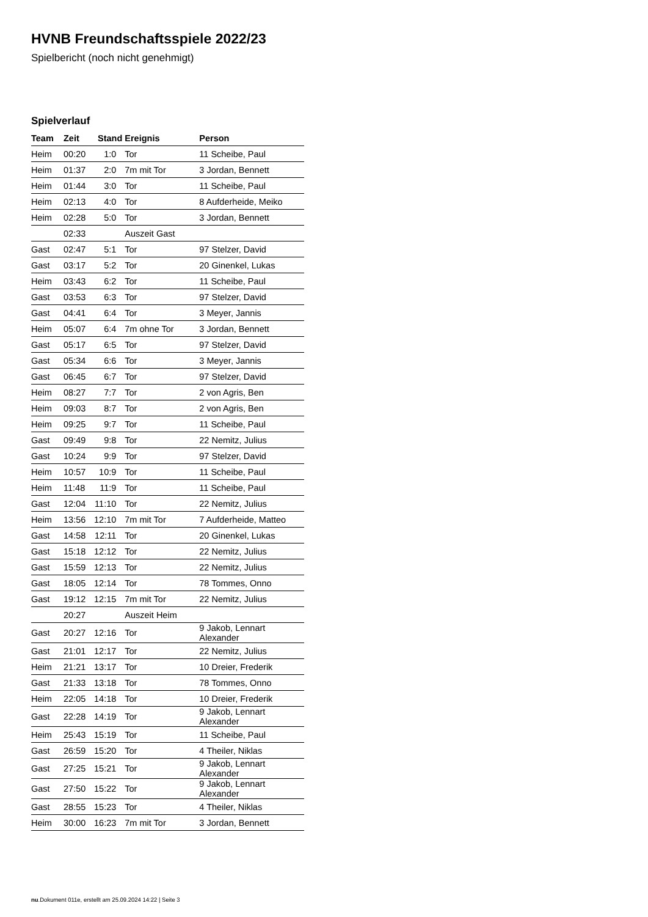HVNB Freundschaftsspiele 2022/23
Spielbericht (noch nicht genehmigt)
Spielverlauf
| Team | Zeit | Stand | Ereignis | Person |
| --- | --- | --- | --- | --- |
| Heim | 00:20 | 1:0 | Tor | 11 Scheibe, Paul |
| Heim | 01:37 | 2:0 | 7m mit Tor | 3 Jordan, Bennett |
| Heim | 01:44 | 3:0 | Tor | 11 Scheibe, Paul |
| Heim | 02:13 | 4:0 | Tor | 8 Aufderheide, Meiko |
| Heim | 02:28 | 5:0 | Tor | 3 Jordan, Bennett |
| | 02:33 | | Auszeit Gast | |
| Gast | 02:47 | 5:1 | Tor | 97 Stelzer, David |
| Gast | 03:17 | 5:2 | Tor | 20 Ginenkel, Lukas |
| Heim | 03:43 | 6:2 | Tor | 11 Scheibe, Paul |
| Gast | 03:53 | 6:3 | Tor | 97 Stelzer, David |
| Gast | 04:41 | 6:4 | Tor | 3 Meyer, Jannis |
| Heim | 05:07 | 6:4 | 7m ohne Tor | 3 Jordan, Bennett |
| Gast | 05:17 | 6:5 | Tor | 97 Stelzer, David |
| Gast | 05:34 | 6:6 | Tor | 3 Meyer, Jannis |
| Gast | 06:45 | 6:7 | Tor | 97 Stelzer, David |
| Heim | 08:27 | 7:7 | Tor | 2 von Agris, Ben |
| Heim | 09:03 | 8:7 | Tor | 2 von Agris, Ben |
| Heim | 09:25 | 9:7 | Tor | 11 Scheibe, Paul |
| Gast | 09:49 | 9:8 | Tor | 22 Nemitz, Julius |
| Gast | 10:24 | 9:9 | Tor | 97 Stelzer, David |
| Heim | 10:57 | 10:9 | Tor | 11 Scheibe, Paul |
| Heim | 11:48 | 11:9 | Tor | 11 Scheibe, Paul |
| Gast | 12:04 | 11:10 | Tor | 22 Nemitz, Julius |
| Heim | 13:56 | 12:10 | 7m mit Tor | 7 Aufderheide, Matteo |
| Gast | 14:58 | 12:11 | Tor | 20 Ginenkel, Lukas |
| Gast | 15:18 | 12:12 | Tor | 22 Nemitz, Julius |
| Gast | 15:59 | 12:13 | Tor | 22 Nemitz, Julius |
| Gast | 18:05 | 12:14 | Tor | 78 Tommes, Onno |
| Gast | 19:12 | 12:15 | 7m mit Tor | 22 Nemitz, Julius |
| | 20:27 | | Auszeit Heim | |
| Gast | 20:27 | 12:16 | Tor | 9 Jakob, Lennart Alexander |
| Gast | 21:01 | 12:17 | Tor | 22 Nemitz, Julius |
| Heim | 21:21 | 13:17 | Tor | 10 Dreier, Frederik |
| Gast | 21:33 | 13:18 | Tor | 78 Tommes, Onno |
| Heim | 22:05 | 14:18 | Tor | 10 Dreier, Frederik |
| Gast | 22:28 | 14:19 | Tor | 9 Jakob, Lennart Alexander |
| Heim | 25:43 | 15:19 | Tor | 11 Scheibe, Paul |
| Gast | 26:59 | 15:20 | Tor | 4 Theiler, Niklas |
| Gast | 27:25 | 15:21 | Tor | 9 Jakob, Lennart Alexander |
| Gast | 27:50 | 15:22 | Tor | 9 Jakob, Lennart Alexander |
| Gast | 28:55 | 15:23 | Tor | 4 Theiler, Niklas |
| Heim | 30:00 | 16:23 | 7m mit Tor | 3 Jordan, Bennett |
nu.Dokument 011e, erstellt am 25.09.2024 14:22 | Seite 3